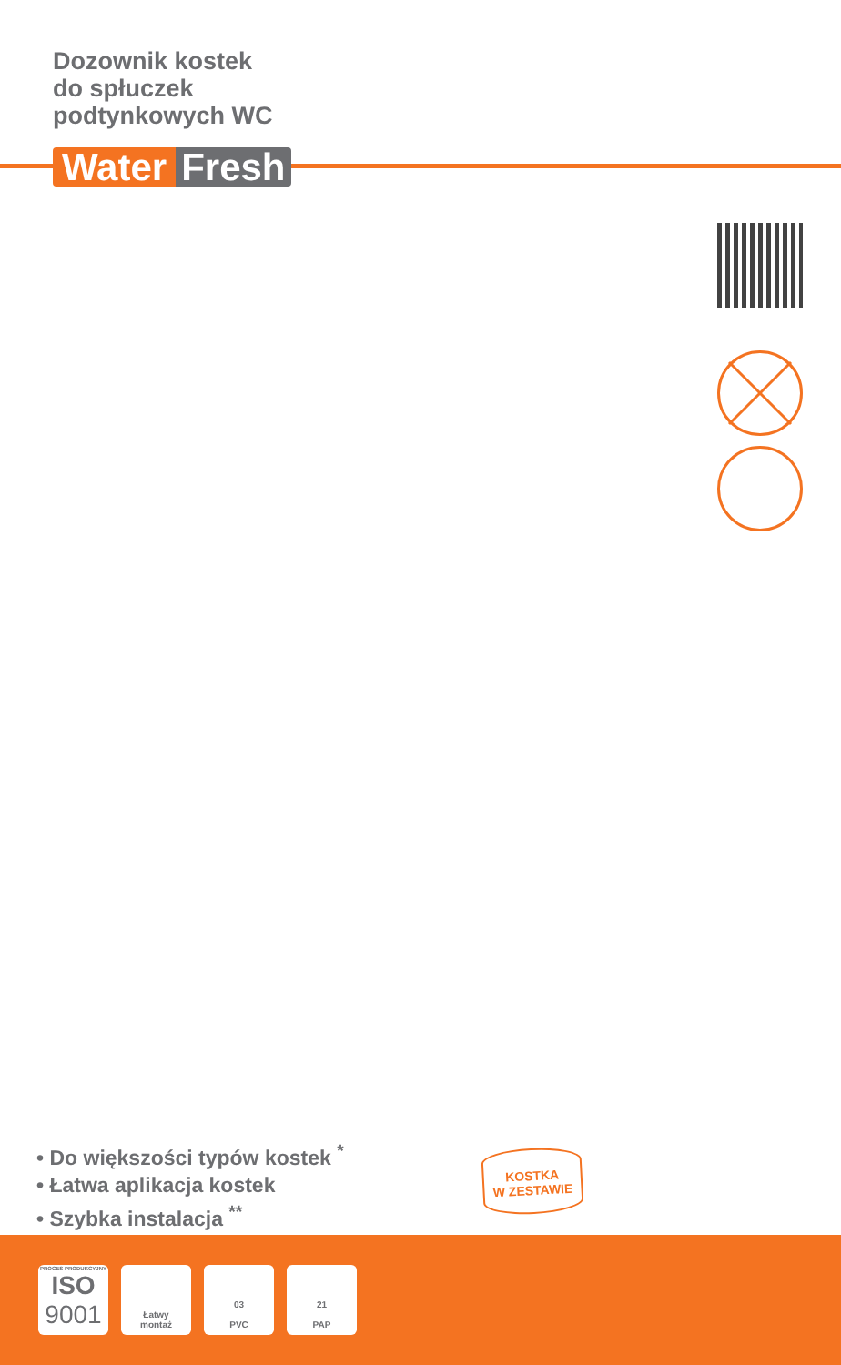Dozownik kostek
do spłuczek
podtynkowych WC
Water Fresh
• Do większości typów kostek <sup>*</sup>
• Łatwa aplikacja kostek
• Szybka instalacja <sup>**</sup>
KOSTKA
W ZESTAWIE
PROCES PRODUKCYJNY
ISO
9001
Łatwy
montaż
03
PVC
21
PAP